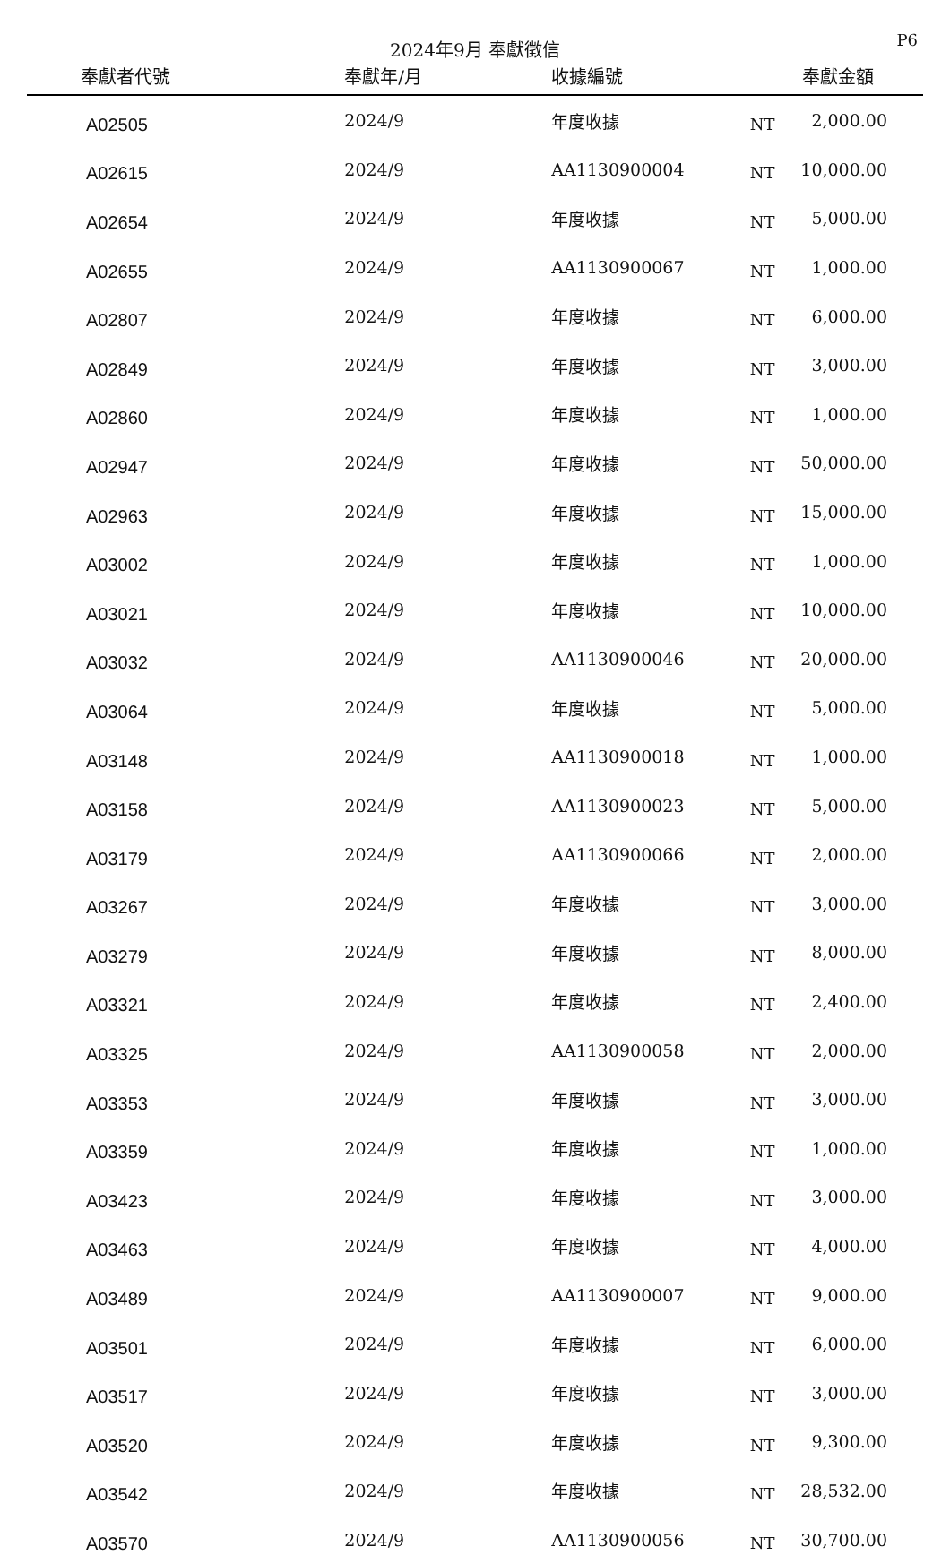2024年9月 奉獻徵信
P6
| 奉獻者代號 | 奉獻年/月 | 收據編號 | | 奉獻金額 |
| --- | --- | --- | --- | --- |
| A02505 | 2024/9 | 年度收據 | NT | 2,000.00 |
| A02615 | 2024/9 | AA1130900004 | NT | 10,000.00 |
| A02654 | 2024/9 | 年度收據 | NT | 5,000.00 |
| A02655 | 2024/9 | AA1130900067 | NT | 1,000.00 |
| A02807 | 2024/9 | 年度收據 | NT | 6,000.00 |
| A02849 | 2024/9 | 年度收據 | NT | 3,000.00 |
| A02860 | 2024/9 | 年度收據 | NT | 1,000.00 |
| A02947 | 2024/9 | 年度收據 | NT | 50,000.00 |
| A02963 | 2024/9 | 年度收據 | NT | 15,000.00 |
| A03002 | 2024/9 | 年度收據 | NT | 1,000.00 |
| A03021 | 2024/9 | 年度收據 | NT | 10,000.00 |
| A03032 | 2024/9 | AA1130900046 | NT | 20,000.00 |
| A03064 | 2024/9 | 年度收據 | NT | 5,000.00 |
| A03148 | 2024/9 | AA1130900018 | NT | 1,000.00 |
| A03158 | 2024/9 | AA1130900023 | NT | 5,000.00 |
| A03179 | 2024/9 | AA1130900066 | NT | 2,000.00 |
| A03267 | 2024/9 | 年度收據 | NT | 3,000.00 |
| A03279 | 2024/9 | 年度收據 | NT | 8,000.00 |
| A03321 | 2024/9 | 年度收據 | NT | 2,400.00 |
| A03325 | 2024/9 | AA1130900058 | NT | 2,000.00 |
| A03353 | 2024/9 | 年度收據 | NT | 3,000.00 |
| A03359 | 2024/9 | 年度收據 | NT | 1,000.00 |
| A03423 | 2024/9 | 年度收據 | NT | 3,000.00 |
| A03463 | 2024/9 | 年度收據 | NT | 4,000.00 |
| A03489 | 2024/9 | AA1130900007 | NT | 9,000.00 |
| A03501 | 2024/9 | 年度收據 | NT | 6,000.00 |
| A03517 | 2024/9 | 年度收據 | NT | 3,000.00 |
| A03520 | 2024/9 | 年度收據 | NT | 9,300.00 |
| A03542 | 2024/9 | 年度收據 | NT | 28,532.00 |
| A03570 | 2024/9 | AA1130900056 | NT | 30,700.00 |